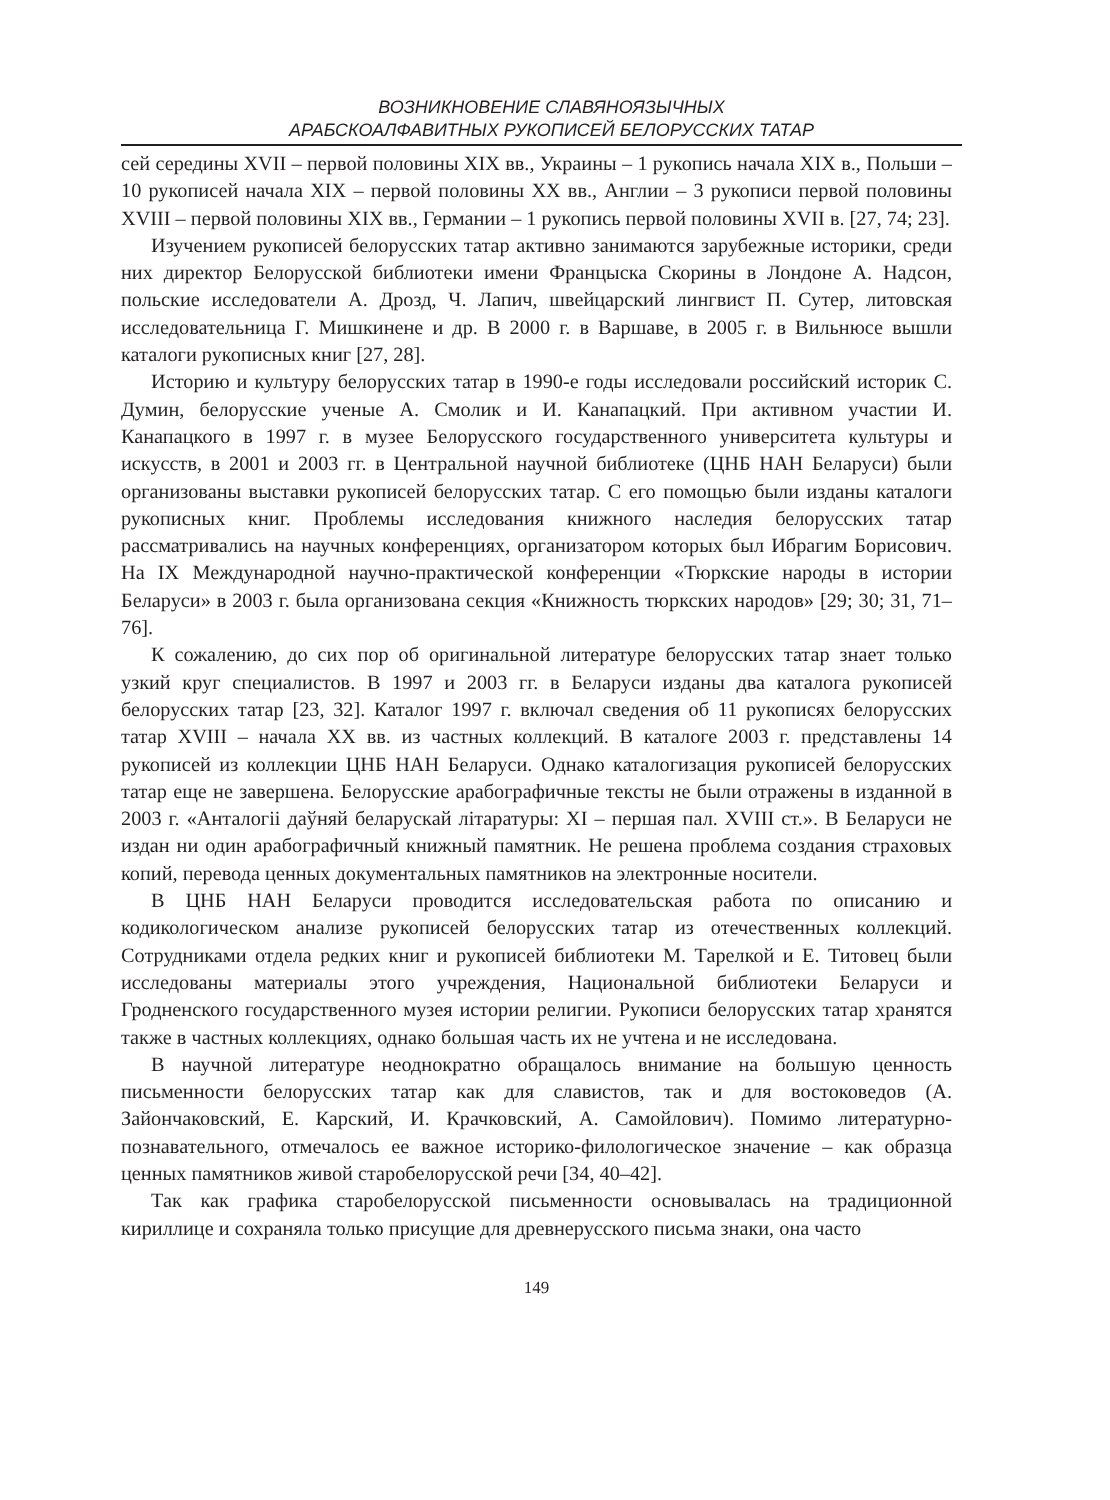ВОЗНИКНОВЕНИЕ СЛАВЯНОЯЗЫЧНЫХ
АРАБСКОАЛФАВИТНЫХ РУКОПИСЕЙ БЕЛОРУССКИХ ТАТАР
сей середины XVII – первой половины XIX вв., Украины – 1 рукопись начала XIX в., Польши – 10 рукописей начала XIX – первой половины XX вв., Англии – 3 рукописи первой половины XVIII – первой половины XIX вв., Германии – 1 рукопись первой половины XVII в. [27, 74; 23].
Изучением рукописей белорусских татар активно занимаются зарубежные историки, среди них директор Белорусской библиотеки имени Францыска Скорины в Лондоне А. Надсон, польские исследователи А. Дрозд, Ч. Лапич, швейцарский лингвист П. Сутер, литовская исследовательница Г. Мишкинене и др. В 2000 г. в Варшаве, в 2005 г. в Вильнюсе вышли каталоги рукописных книг [27, 28].
Историю и культуру белорусских татар в 1990-е годы исследовали российский историк С. Думин, белорусские ученые А. Смолик и И. Канапацкий. При активном участии И. Канапацкого в 1997 г. в музее Белорусского государственного университета культуры и искусств, в 2001 и 2003 гг. в Центральной научной библиотеке (ЦНБ НАН Беларуси) были организованы выставки рукописей белорусских татар. С его помощью были изданы каталоги рукописных книг. Проблемы исследования книжного наследия белорусских татар рассматривались на научных конференциях, организатором которых был Ибрагим Борисович. На IX Международной научно-практической конференции «Тюркские народы в истории Беларуси» в 2003 г. была организована секция «Книжность тюркских народов» [29; 30; 31, 71–76].
К сожалению, до сих пор об оригинальной литературе белорусских татар знает только узкий круг специалистов. В 1997 и 2003 гг. в Беларуси изданы два каталога рукописей белорусских татар [23, 32]. Каталог 1997 г. включал сведения об 11 рукописях белорусских татар XVIII – начала XX вв. из частных коллекций. В каталоге 2003 г. представлены 14 рукописей из коллекции ЦНБ НАН Беларуси. Однако каталогизация рукописей белорусских татар еще не завершена. Белорусские арабографичные тексты не были отражены в изданной в 2003 г. «Анталогіі даўняй беларускай літаратуры: XI – першая пал. XVIII ст.». В Беларуси не издан ни один арабографичный книжный памятник. Не решена проблема создания страховых копий, перевода ценных документальных памятников на электронные носители.
В ЦНБ НАН Беларуси проводится исследовательская работа по описанию и кодикологическом анализе рукописей белорусских татар из отечественных коллекций. Сотрудниками отдела редких книг и рукописей библиотеки М. Тарелкой и Е. Титовец были исследованы материалы этого учреждения, Национальной библиотеки Беларуси и Гродненского государственного музея истории религии. Рукописи белорусских татар хранятся также в частных коллекциях, однако большая часть их не учтена и не исследована.
В научной литературе неоднократно обращалось внимание на большую ценность письменности белорусских татар как для славистов, так и для востоковедов (А. Зайончаковский, Е. Карский, И. Крачковский, А. Самойлович). Помимо литературно-познавательного, отмечалось ее важное историко-филологическое значение – как образца ценных памятников живой старобелорусской речи [34, 40–42].
Так как графика старобелорусской письменности основывалась на традиционной кириллице и сохраняла только присущие для древнерусского письма знаки, она часто
149